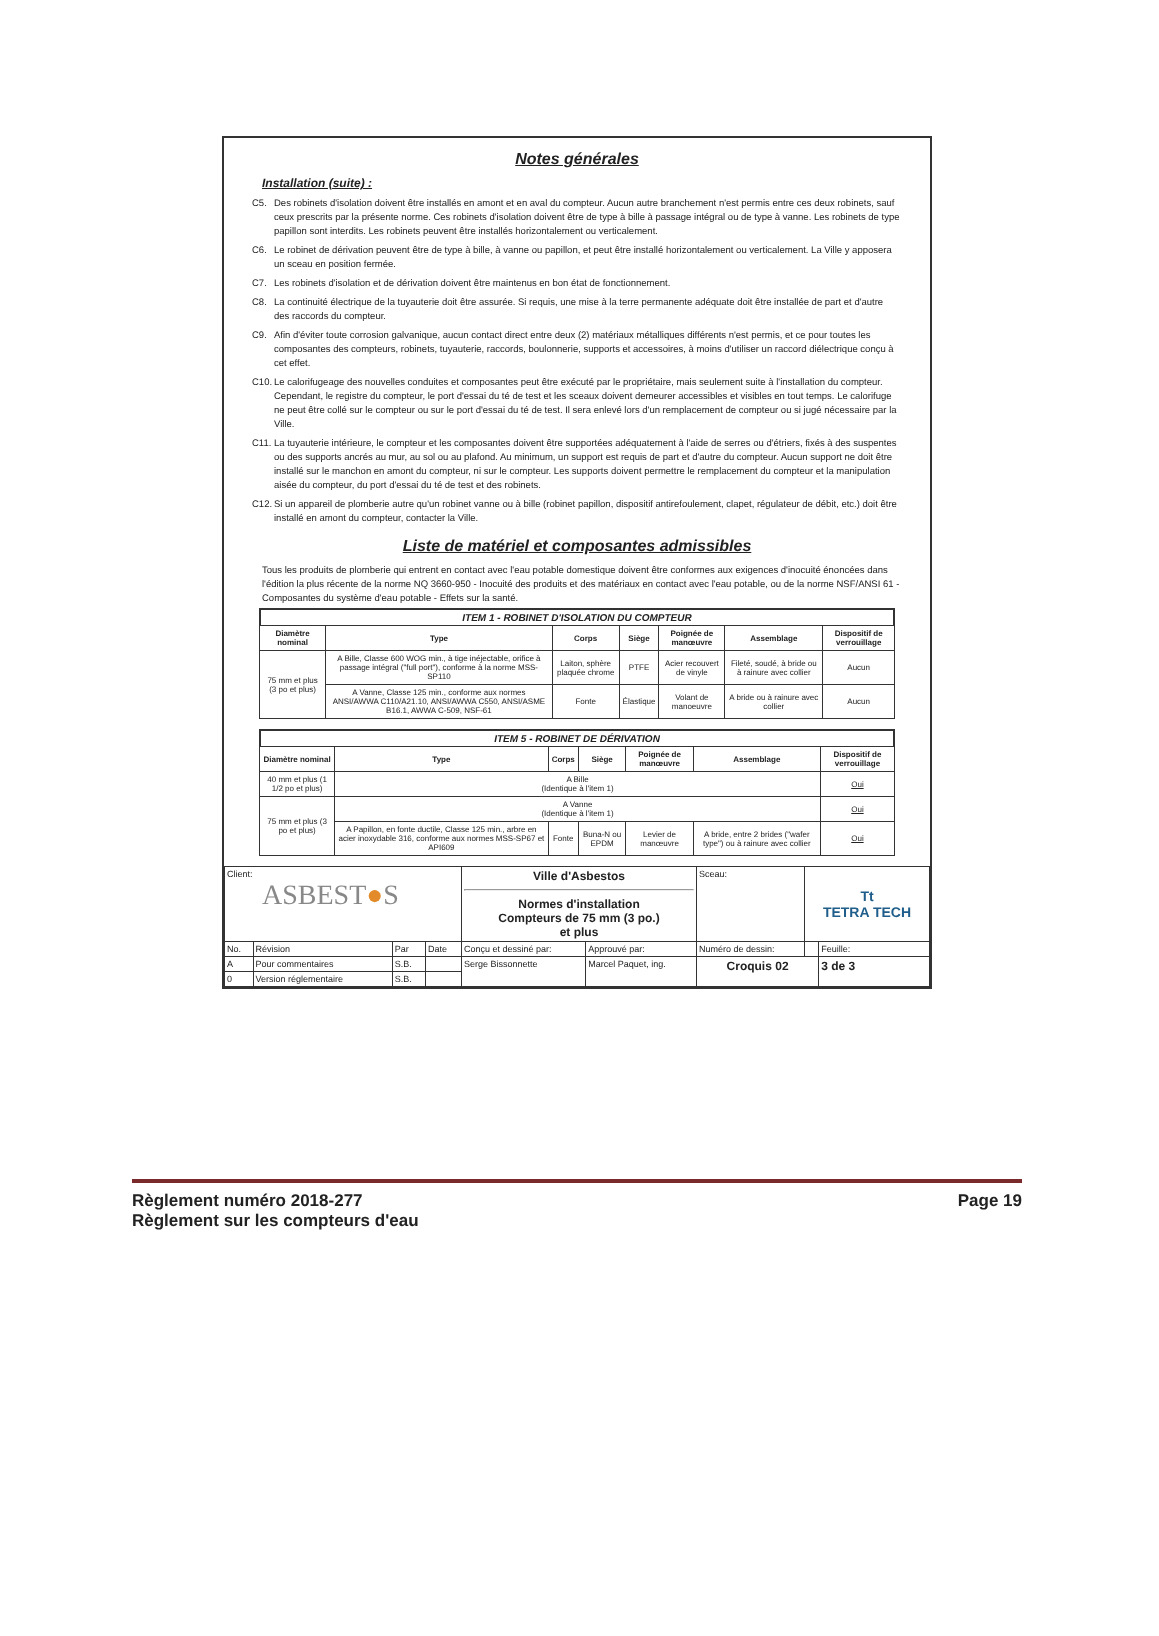Notes générales
Installation (suite) :
C5. Des robinets d'isolation doivent être installés en amont et en aval du compteur. Aucun autre branchement n'est permis entre ces deux robinets, sauf ceux prescrits par la présente norme. Ces robinets d'isolation doivent être de type à bille à passage intégral ou de type à vanne. Les robinets de type papillon sont interdits. Les robinets peuvent être installés horizontalement ou verticalement.
C6. Le robinet de dérivation peuvent être de type à bille, à vanne ou papillon, et peut être installé horizontalement ou verticalement. La Ville y apposera un sceau en position fermée.
C7. Les robinets d'isolation et de dérivation doivent être maintenus en bon état de fonctionnement.
C8. La continuité électrique de la tuyauterie doit être assurée. Si requis, une mise à la terre permanente adéquate doit être installée de part et d'autre des raccords du compteur.
C9. Afin d'éviter toute corrosion galvanique, aucun contact direct entre deux (2) matériaux métalliques différents n'est permis, et ce pour toutes les composantes des compteurs, robinets, tuyauterie, raccords, boulonnerie, supports et accessoires, à moins d'utiliser un raccord diélectrique conçu à cet effet.
C10. Le calorifugeage des nouvelles conduites et composantes peut être exécuté par le propriétaire, mais seulement suite à l'installation du compteur. Cependant, le registre du compteur, le port d'essai du té de test et les sceaux doivent demeurer accessibles et visibles en tout temps. Le calorifuge ne peut être collé sur le compteur ou sur le port d'essai du té de test. Il sera enlevé lors d'un remplacement de compteur ou si jugé nécessaire par la Ville.
C11. La tuyauterie intérieure, le compteur et les composantes doivent être supportées adéquatement à l'aide de serres ou d'étriers, fixés à des suspentes ou des supports ancrés au mur, au sol ou au plafond. Au minimum, un support est requis de part et d'autre du compteur. Aucun support ne doit être installé sur le manchon en amont du compteur, ni sur le compteur. Les supports doivent permettre le remplacement du compteur et la manipulation aisée du compteur, du port d'essai du té de test et des robinets.
C12. Si un appareil de plomberie autre qu'un robinet vanne ou à bille (robinet papillon, dispositif antirefoulement, clapet, régulateur de débit, etc.) doit être installé en amont du compteur, contacter la Ville.
Liste de matériel et composantes admissibles
Tous les produits de plomberie qui entrent en contact avec l'eau potable domestique doivent être conformes aux exigences d'inocuité énoncées dans l'édition la plus récente de la norme NQ 3660-950 - Inocuité des produits et des matériaux en contact avec l'eau potable, ou de la norme NSF/ANSI 61 - Composantes du système d'eau potable - Effets sur la santé.
ITEM 1 - ROBINET D'ISOLATION DU COMPTEUR
| Diamètre nominal | Type | Corps | Siège | Poignée de manœuvre | Assemblage | Dispositif de verrouillage |
| --- | --- | --- | --- | --- | --- | --- |
| 75 mm et plus (3 po et plus) | A Bille, Classe 600 WOG min., à tige inéjectable, orifice à passage intégral ("full port"), conforme à la norme MSS-SP110 | Laiton, sphère plaquée chrome | PTFE | Acier recouvert de vinyle | Fileté, soudé, à bride ou à rainure avec collier | Aucun |
| | A Vanne, Classe 125 min., conforme aux normes ANSI/AWWA C110/A21.10, ANSI/AWWA C550, ANSI/ASME B16.1, AWWA C-509, NSF-61 | Fonte | Élastique | Volant de manoeuvre | A bride ou à rainure avec collier | Aucun |
ITEM 5 - ROBINET DE DÉRIVATION
| Diamètre nominal | Type | Corps | Siège | Poignée de manœuvre | Assemblage | Dispositif de verrouillage |
| --- | --- | --- | --- | --- | --- | --- |
| 40 mm et plus (1 1/2 po et plus) | A Bille (Identique à l'item 1) | | | | | Oui |
| 75 mm et plus (3 po et plus) | A Vanne (Identique à l'item 1) | | | | | Oui |
| | A Papillon, en fonte ductile, Classe 125 min., arbre en acier inoxydable 316, conforme aux normes MSS-SP67 et API609 | Fonte | Buna-N ou EPDM | Levier de manœuvre | A bride, entre 2 brides ("wafer type") ou à rainure avec collier | Oui |
| Client: ASBEST ● S | | | | Ville d'Asbestos Normes d'installation Compteurs de 75 mm (3 po.) et plus | | Sceau: | Tt TETRA TECH | |
| No. | Révision | Par | Date | Conçu et dessiné par: | Approuvé par: | Numéro de dessin: | | Feuille: |
| A | Pour commentaires | S.B. | | Serge Bissonnette | Marcel Paquet, ing. | Croquis 02 | | 3 de 3 |
| 0 | Version réglementaire | S.B. | | | | | | |
Règlement numéro 2018-277 Page 19
Règlement sur les compteurs d'eau